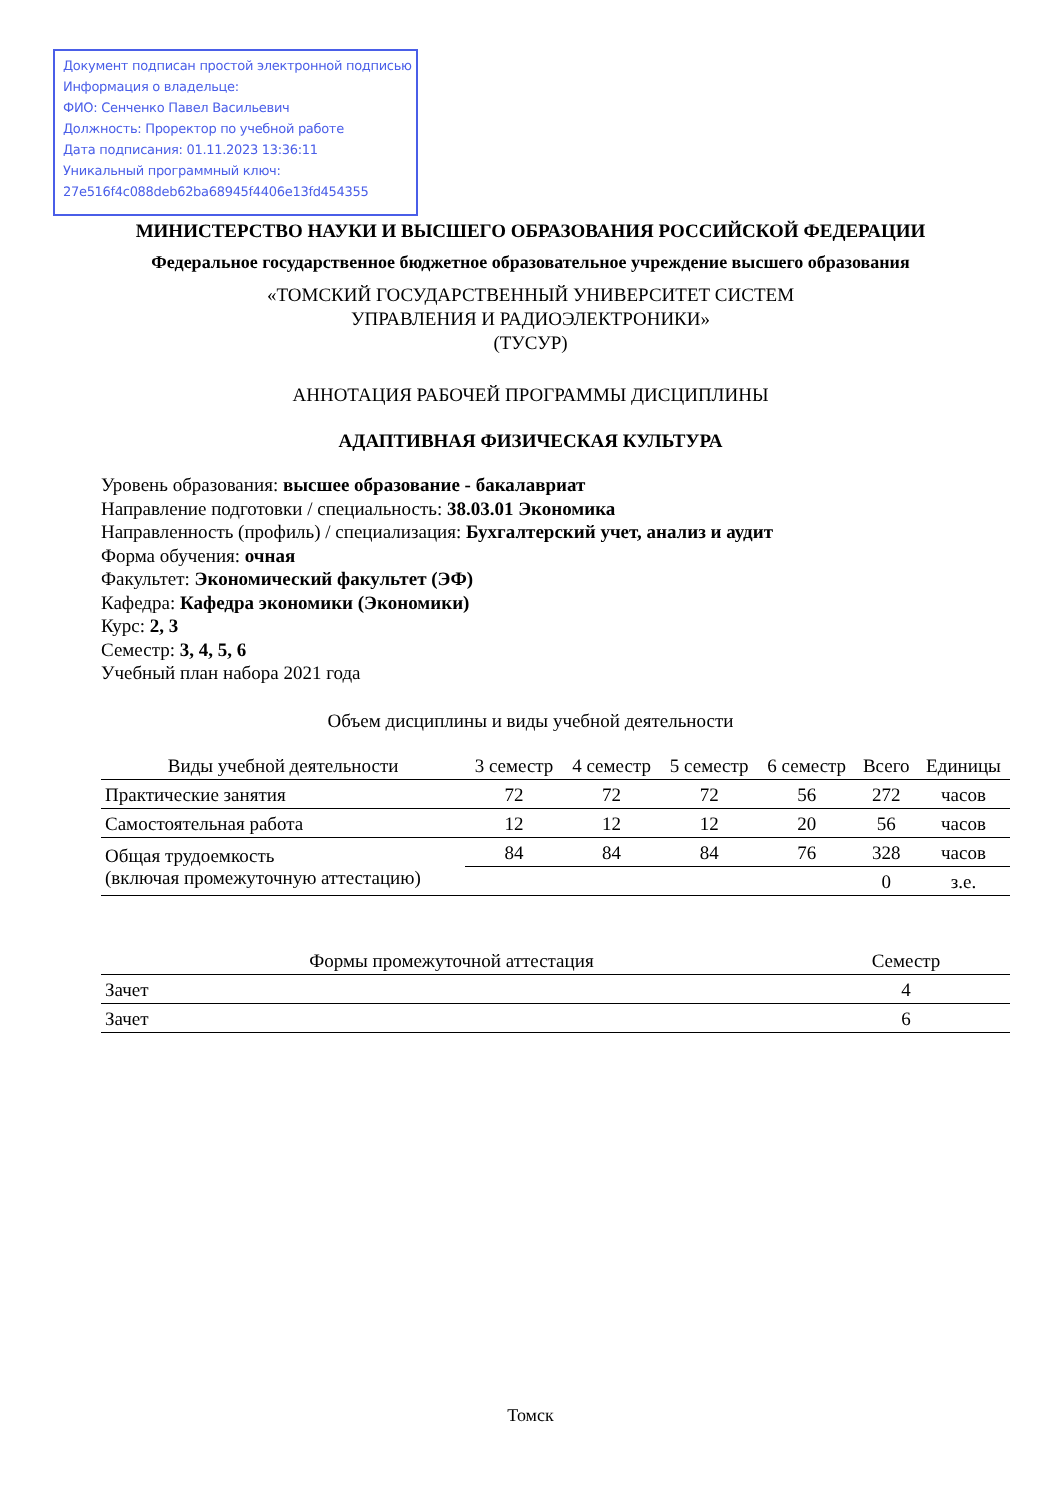Документ подписан простой электронной подписью
Информация о владельце:
ФИО: Сенченко Павел Васильевич
Должность: Проректор по учебной работе
Дата подписания: 01.11.2023 13:36:11
Уникальный программный ключ:
27e516f4c088deb62ba68945f4406e13fd454355
МИНИСТЕРСТВО НАУКИ И ВЫСШЕГО ОБРАЗОВАНИЯ РОССИЙСКОЙ ФЕДЕРАЦИИ
Федеральное государственное бюджетное образовательное учреждение высшего образования
«ТОМСКИЙ ГОСУДАРСТВЕННЫЙ УНИВЕРСИТЕТ СИСТЕМ
УПРАВЛЕНИЯ И РАДИОЭЛЕКТРОНИКИ»
(ТУСУР)
АННОТАЦИЯ РАБОЧЕЙ ПРОГРАММЫ ДИСЦИПЛИНЫ
АДАПТИВНАЯ ФИЗИЧЕСКАЯ КУЛЬТУРА
Уровень образования: высшее образование - бакалавриат
Направление подготовки / специальность: 38.03.01 Экономика
Направленность (профиль) / специализация: Бухгалтерский учет, анализ и аудит
Форма обучения: очная
Факультет: Экономический факультет (ЭФ)
Кафедра: Кафедра экономики (Экономики)
Курс: 2, 3
Семестр: 3, 4, 5, 6
Учебный план набора 2021 года
Объем дисциплины и виды учебной деятельности
| Виды учебной деятельности | 3 семестр | 4 семестр | 5 семестр | 6 семестр | Всего | Единицы |
| --- | --- | --- | --- | --- | --- | --- |
| Практические занятия | 72 | 72 | 72 | 56 | 272 | часов |
| Самостоятельная работа | 12 | 12 | 12 | 20 | 56 | часов |
| Общая трудоемкость (включая промежуточную аттестацию) | 84 | 84 | 84 | 76 | 328 | часов |
| | | | | | 0 | з.е. |
| Формы промежуточной аттестация | Семестр |
| --- | --- |
| Зачет | 4 |
| Зачет | 6 |
Томск